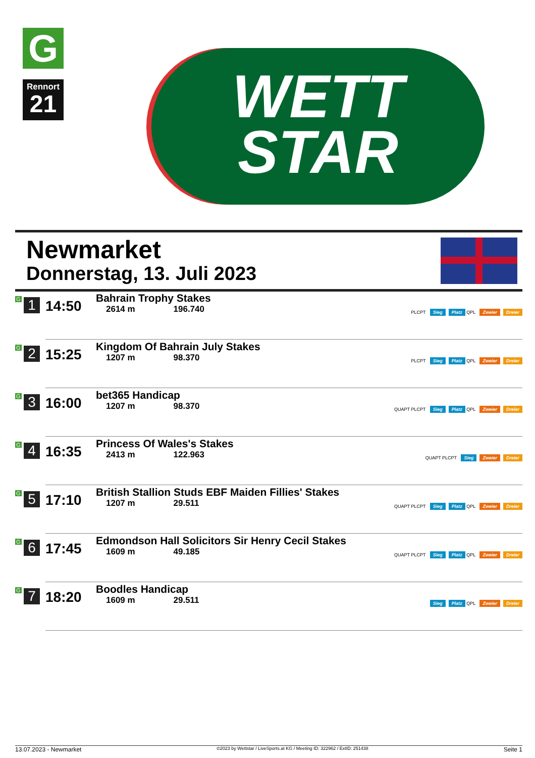G
Rennort
21
WETT
STAR
Newmarket
Donnerstag, 13. Juli 2023
| G 1 | 14:50 | Bahrain Trophy Stakes 2614 m 196.740 | PLCPT Sieg Platz QPL Zweier Dreier |
| G 2 | 15:25 | Kingdom Of Bahrain July Stakes 1207 m 98.370 | PLCPT Sieg Platz QPL Zweier Dreier |
| G 3 | 16:00 | bet365 Handicap 1207 m 98.370 | QUAPT PLCPT Sieg Platz QPL Zweier Dreier |
| G 4 | 16:35 | Princess Of Wales's Stakes 2413 m 122.963 | QUAPT PLCPT Sieg Zweier Dreier |
| G 5 | 17:10 | British Stallion Studs EBF Maiden Fillies' Stakes 1207 m 29.511 | QUAPT PLCPT Sieg Platz QPL Zweier Dreier |
| G 6 | 17:45 | Edmondson Hall Solicitors Sir Henry Cecil Stakes 1609 m 49.185 | QUAPT PLCPT Sieg Platz QPL Zweier Dreier |
| G 7 | 18:20 | Boodles Handicap 1609 m 29.511 | Sieg Platz QPL Zweier Dreier |
13.07.2023 - Newmarket ©2023 by Wettstar / LiveSports.at KG / Meeting ID: 322962 / ExtID: 251438 Seite 1